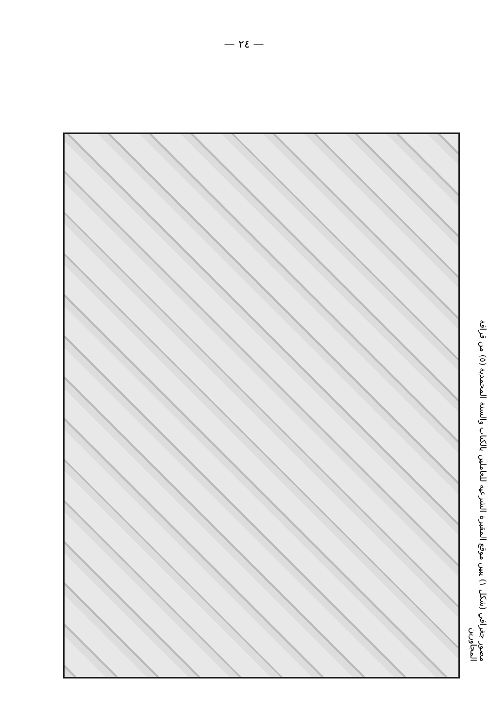— ٢٤ —
مصور جغرافي (شكل ١) يبين موقع المقبرة الشرعية للعاملين بالكتاب والسنة المحمدية (٥) من قرافة المجاورين